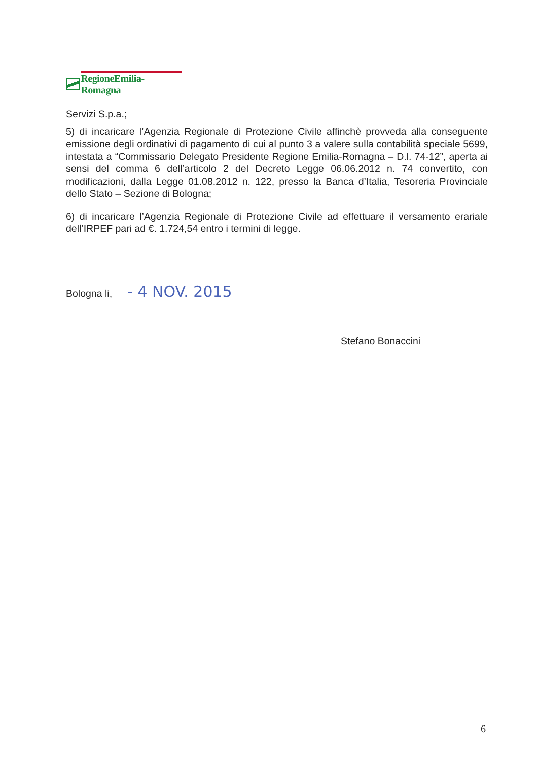RegioneEmilia-Romagna
Servizi S.p.a.;
5) di incaricare l’Agenzia Regionale di Protezione Civile affinchè provveda alla conseguente emissione degli ordinativi di pagamento di cui al punto 3 a valere sulla contabilità speciale 5699, intestata a “Commissario Delegato Presidente Regione Emilia-Romagna – D.l. 74-12”, aperta ai sensi del comma 6 dell’articolo 2 del Decreto Legge 06.06.2012 n. 74 convertito, con modificazioni, dalla Legge 01.08.2012 n. 122, presso la Banca d’Italia, Tesoreria Provinciale dello Stato – Sezione di Bologna;
6) di incaricare l’Agenzia Regionale di Protezione Civile ad effettuare il versamento erariale dell’IRPEF pari ad €. 1.724,54 entro i termini di legge.
Bologna li, - 4 NOV. 2015
Stefano Bonaccini
6